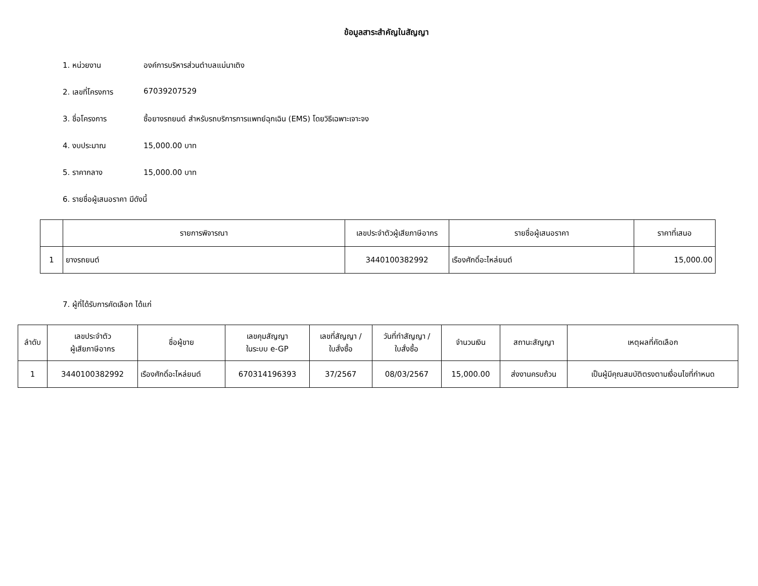ข้อมูลสาระสำคัญในสัญญา
1. หน่วยงาน องค์การบริหารส่วนตำบลแม่นาเติง
2. เลขที่โครงการ 67039207529
3. ชื่อโครงการ ซื้อยางรถยนต์ สำหรับรถบริการการแพทย์ฉุกเฉิน (EMS) โดยวิธีเฉพาะเจาะจง
4. งบประมาณ 15,000.00 บาท
5. ราคากลาง 15,000.00 บาท
6. รายชื่อผู้เสนอราคา มีดังนี้
| | รายการพิจารณา | เลขประจำตัวผู้เสียภาษีอากร | รายชื่อผู้เสนอราคา | ราคาที่เสนอ |
| --- | --- | --- | --- | --- |
| 1 | ยางรถยนต์ | 3440100382992 | เรืองศักดิ์อะไหล่ยนต์ | 15,000.00 |
7. ผู้ที่ได้รับการคัดเลือก ได้แก่
| ลำดับ | เลขประจำตัว ผู้เสียภาษีอากร | ชื่อผู้ขาย | เลขคุมสัญญา ในระบบ e-GP | เลขที่สัญญา / ใบสั่งซื้อ | วันที่ทำสัญญา / ใบสั่งซื้อ | จำนวนเงิน | สถานะสัญญา | เหตุผลที่คัดเลือก |
| --- | --- | --- | --- | --- | --- | --- | --- | --- |
| 1 | 3440100382992 | เรืองศักดิ์อะไหล่ยนต์ | 670314196393 | 37/2567 | 08/03/2567 | 15,000.00 | ส่งงานครบถ้วน | เป็นผู้มีคุณสมบัติตรงตามเงื่อนไขที่กำหนด |